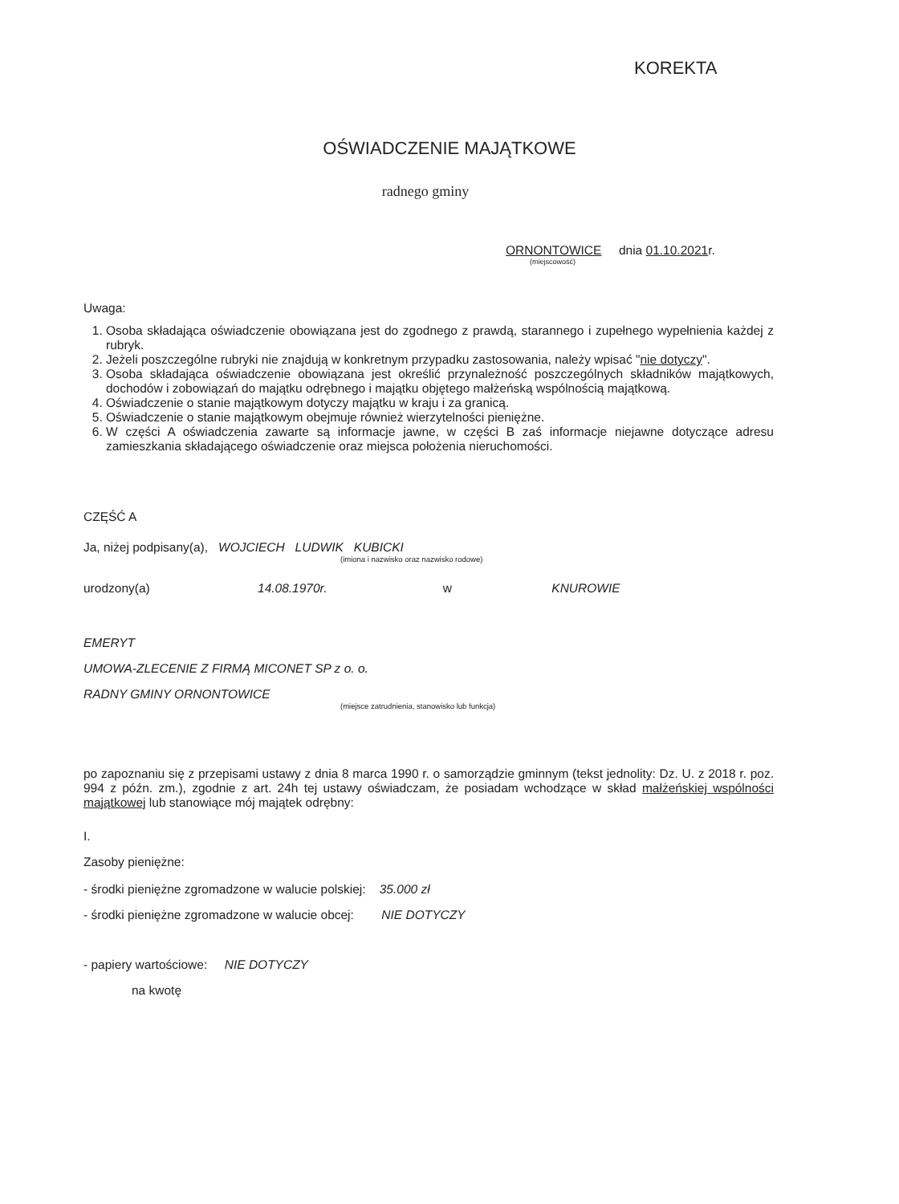KOREKTA
OŚWIADCZENIE MAJĄTKOWE
radnego gminy
ORNONTOWICE dnia 01.10.2021r.
(miejscowość)
Uwaga:
1. Osoba składająca oświadczenie obowiązana jest do zgodnego z prawdą, starannego i zupełnego wypełnienia każdej z rubryk.
2. Jeżeli poszczególne rubryki nie znajdują w konkretnym przypadku zastosowania, należy wpisać "nie dotyczy".
3. Osoba składająca oświadczenie obowiązana jest określić przynależność poszczególnych składników majątkowych, dochodów i zobowiązań do majątku odrębnego i majątku objętego małżeńską wspólnością majątkową.
4. Oświadczenie o stanie majątkowym dotyczy majątku w kraju i za granicą.
5. Oświadczenie o stanie majątkowym obejmuje również wierzytelności pieniężne.
6. W części A oświadczenia zawarte są informacje jawne, w części B zaś informacje niejawne dotyczące adresu zamieszkania składającego oświadczenie oraz miejsca położenia nieruchomości.
CZĘŚĆ A
Ja, niżej podpisany(a), WOJCIECH LUDWIK KUBICKI
(imiona i nazwisko oraz nazwisko rodowe)
urodzony(a) 14.08.1970r. w KNUROWIE
EMERYT
UMOWA-ZLECENIE Z FIRMĄ MICONET SP z o. o.
RADNY GMINY ORNONTOWICE
(miejsce zatrudnienia, stanowisko lub funkcja)
po zapoznaniu się z przepisami ustawy z dnia 8 marca 1990 r. o samorządzie gminnym (tekst jednolity: Dz. U. z 2018 r. poz. 994 z późn. zm.), zgodnie z art. 24h tej ustawy oświadczam, że posiadam wchodzące w skład małżeńskiej wspólności majątkowej lub stanowiące mój majątek odrębny:
I.
Zasoby pieniężne:
- środki pieniężne zgromadzone w walucie polskiej: 35.000 zł
- środki pieniężne zgromadzone w walucie obcej: NIE DOTYCZY
- papiery wartościowe: NIE DOTYCZY
na kwotę